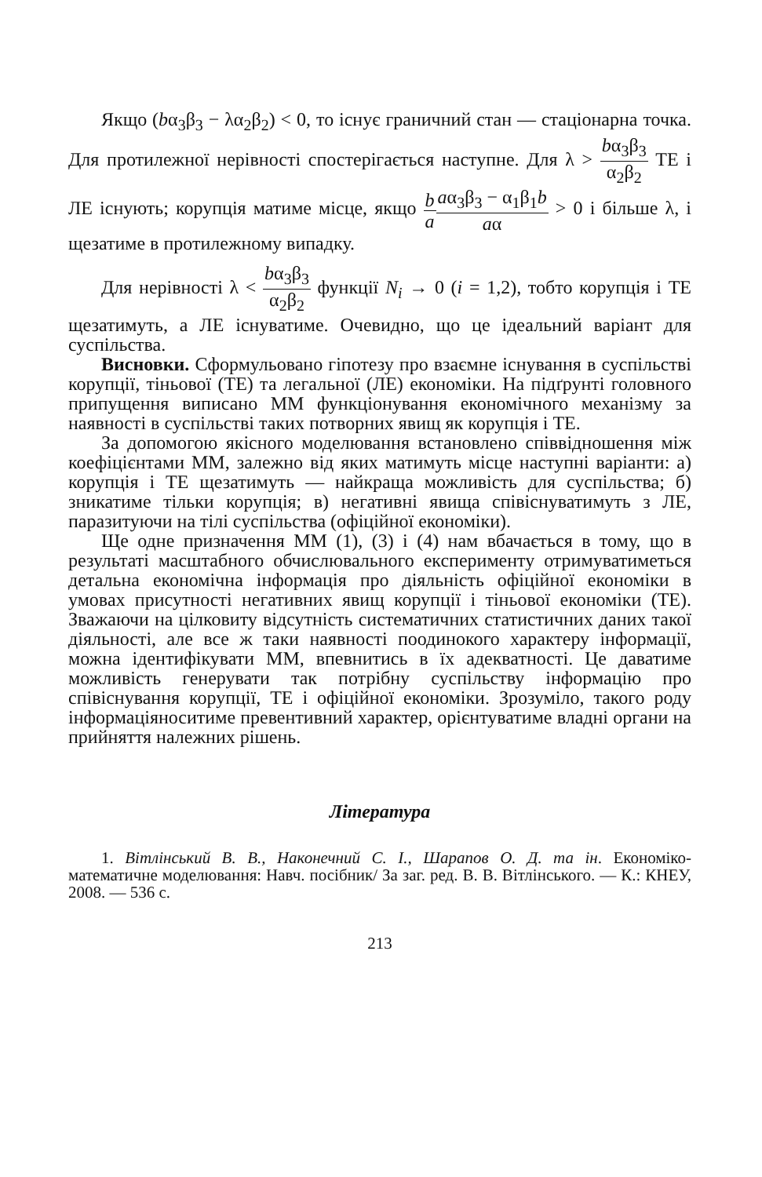Якщо (bα<sub>3</sub>β<sub>3</sub> − λα<sub>2</sub>β<sub>2</sub>) < 0, то існує граничний стан — стаціонарна точка. Для протилежної нерівності спостерігається наступне. Для λ > bα<sub>3</sub>β<sub>3</sub> α<sub>2</sub>β<sub>2</sub> ТЕ і ЛЕ існують; корупція матиме місце, якщо b a aα<sub>3</sub>β<sub>3</sub> − α<sub>1</sub>β<sub>1</sub>b aα > 0 і більше λ, і щезатиме в протилежному випадку.
Для нерівності λ < bα<sub>3</sub>β<sub>3</sub> α<sub>2</sub>β<sub>2</sub> функції N<sub>i</sub> → 0 (i = 1,2), тобто корупція і ТЕ щезатимуть, а ЛЕ існуватиме. Очевидно, що це ідеальний варіант для суспільства.
Висновки. Сформульовано гіпотезу про взаємне існування в суспільстві корупції, тіньової (ТЕ) та легальної (ЛЕ) економіки. На підґрунті головного припущення виписано ММ функціонування економічного механізму за наявності в суспільстві таких потворних явищ як корупція і ТЕ.
За допомогою якісного моделювання встановлено співвідношення між коефіцієнтами ММ, залежно від яких матимуть місце наступні варіанти: а) корупція і ТЕ щезатимуть — найкраща можливість для суспільства; б) зникатиме тільки корупція; в) негативні явища співіснуватимуть з ЛЕ, паразитуючи на тілі суспільства (офіційної економіки).
Ще одне призначення ММ (1), (3) і (4) нам вбачається в тому, що в результаті масштабного обчислювального експерименту отримуватиметься детальна економічна інформація про діяльність офіційної економіки в умовах присутності негативних явищ корупції і тіньової економіки (ТЕ). Зважаючи на цілковиту відсутність систематичних статистичних даних такої діяльності, але все ж таки наявності поодинокого характеру інформації, можна ідентифікувати ММ, впевнитись в їх адекватності. Це даватиме можливість генерувати так потрібну суспільству інформацію про співіснування корупції, ТЕ і офіційної економіки. Зрозуміло, такого роду інформаціяноситиме превентивний характер, орієнтуватиме владні органи на прийняття належних рішень.
Література
1. Вітлінський В. В., Наконечний С. І., Шарапов О. Д. та ін. Економіко-математичне моделювання: Навч. посібник/ За заг. ред. В. В. Вітлінського. — К.: КНЕУ, 2008. — 536 с.
213